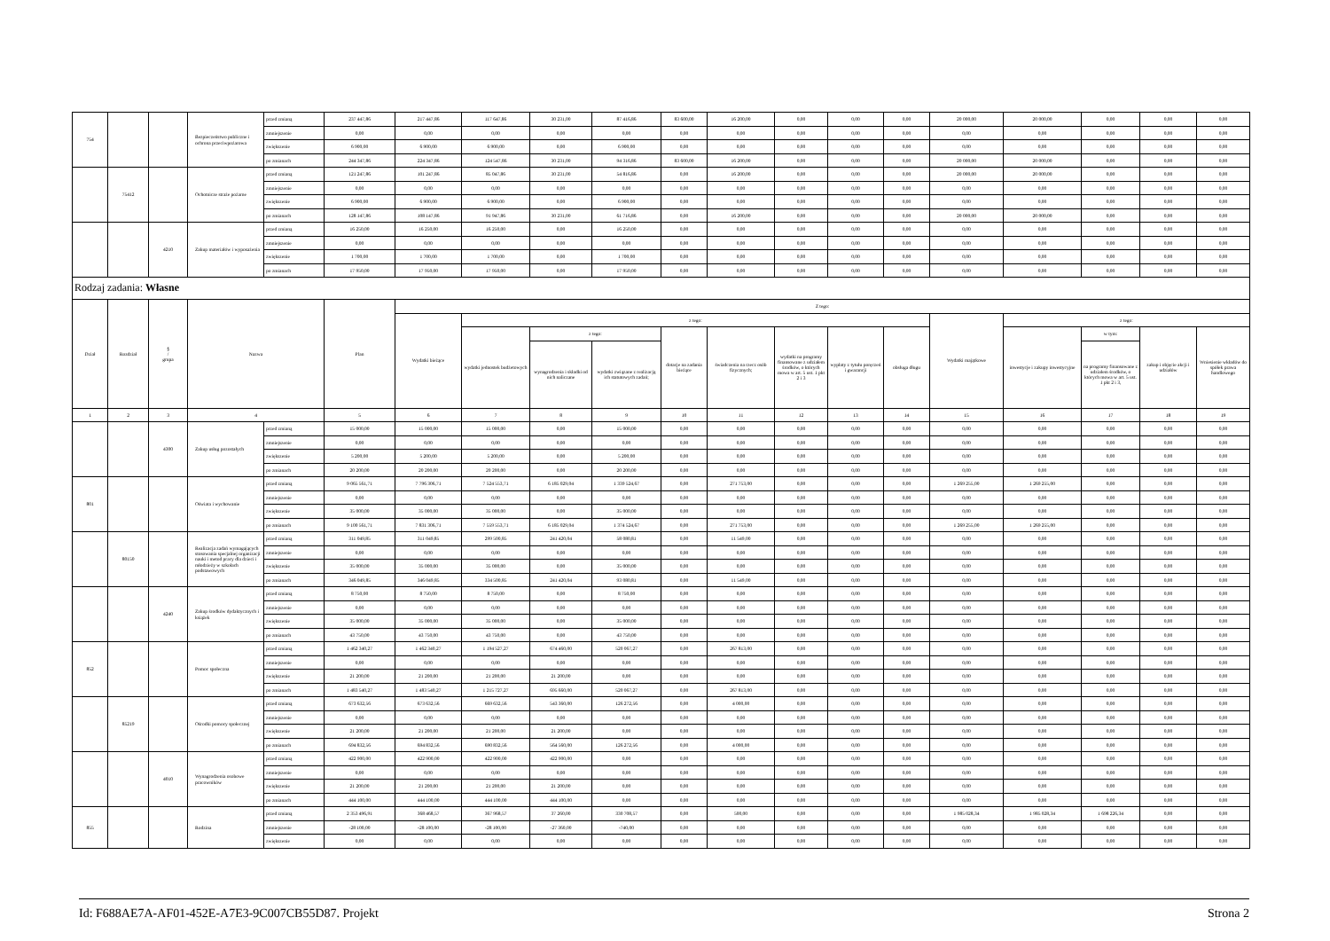| 754 | | | Bezpieczeństwo publiczne i ochrona przeciwpożarowa | przed zmianą | 237 447,86 | 217 447,86 | 117 647,86 | 30 231,00 | 87 416,86 | 83 600,00 | 16 200,00 | 0,00 | 0,00 | 0,00 | 20 000,00 | 20 000,00 | 0,00 | 0,00 | 0,00 |
| | | | | zmniejszenie | 0,00 | 0,00 | 0,00 | 0,00 | 0,00 | 0,00 | 0,00 | 0,00 | 0,00 | 0,00 | 0,00 | 0,00 | 0,00 | 0,00 | 0,00 |
| | | | | zwiększenie | 6 900,00 | 6 900,00 | 6 900,00 | 0,00 | 6 900,00 | 0,00 | 0,00 | 0,00 | 0,00 | 0,00 | 0,00 | 0,00 | 0,00 | 0,00 | 0,00 |
| | | | | po zmianach | 244 347,86 | 224 347,86 | 124 547,86 | 30 231,00 | 94 316,86 | 83 600,00 | 16 200,00 | 0,00 | 0,00 | 0,00 | 20 000,00 | 20 000,00 | 0,00 | 0,00 | 0,00 |
| | 75412 | | Ochotnicze straże pożarne | przed zmianą | 121 247,86 | 101 247,86 | 85 047,86 | 30 231,00 | 54 816,86 | 0,00 | 16 200,00 | 0,00 | 0,00 | 0,00 | 20 000,00 | 20 000,00 | 0,00 | 0,00 | 0,00 |
| | | | | zmniejszenie | 0,00 | 0,00 | 0,00 | 0,00 | 0,00 | 0,00 | 0,00 | 0,00 | 0,00 | 0,00 | 0,00 | 0,00 | 0,00 | 0,00 | 0,00 |
| | | | | zwiększenie | 6 900,00 | 6 900,00 | 6 900,00 | 0,00 | 6 900,00 | 0,00 | 0,00 | 0,00 | 0,00 | 0,00 | 0,00 | 0,00 | 0,00 | 0,00 | 0,00 |
| | | | | po zmianach | 128 147,86 | 108 147,86 | 91 947,86 | 30 231,00 | 61 716,86 | 0,00 | 16 200,00 | 0,00 | 0,00 | 0,00 | 20 000,00 | 20 000,00 | 0,00 | 0,00 | 0,00 |
| | | 4210 | Zakup materiałów i wyposażenia | przed zmianą | 16 250,00 | 16 250,00 | 16 250,00 | 0,00 | 16 250,00 | 0,00 | 0,00 | 0,00 | 0,00 | 0,00 | 0,00 | 0,00 | 0,00 | 0,00 | 0,00 |
| | | | | zmniejszenie | 0,00 | 0,00 | 0,00 | 0,00 | 0,00 | 0,00 | 0,00 | 0,00 | 0,00 | 0,00 | 0,00 | 0,00 | 0,00 | 0,00 | 0,00 |
| | | | | zwiększenie | 1 700,00 | 1 700,00 | 1 700,00 | 0,00 | 1 700,00 | 0,00 | 0,00 | 0,00 | 0,00 | 0,00 | 0,00 | 0,00 | 0,00 | 0,00 | 0,00 |
| | | | | po zmianach | 17 950,00 | 17 950,00 | 17 950,00 | 0,00 | 17 950,00 | 0,00 | 0,00 | 0,00 | 0,00 | 0,00 | 0,00 | 0,00 | 0,00 | 0,00 | 0,00 |
| Rodzaj zadania: Własne | | | | | | | | | | | | | | | | | | | |
| Dział | Rozdział | § / grupa | Nazwa | | Plan | Z tego: | | | | | | | | | | | | | |
| | | | | | | Wydatki bieżące | z tego: | | | | | | | | Wydatki majątkowe | z tego: | | | |
| | | | | | | | wydatki jednostek budżetowych | z tego: | | dotacje na zadania bieżące | świadczenia na rzecz osób fizycznych; | wydatki na programy finansowane z udziałem środków, o których mowa w art. 5 ust. 1 pkt 2 i 3 | wypłaty z tytułu poręczeń i gwarancji | obsługa długu | | inwestycje i zakupy inwestycyjne | w tym: | zakup i objęcie akcji i udziałów | Wniesienie wkładów do spółek prawa handlowego |
| | | | | | | | | wynagrodzenia i składki od nich naliczane | wydatki związane z realizacją ich statutowych zadań; | | | | | | | | na programy finansowane z udziałem środków, o których mowa w art. 5 ust. 1 pkt 2 i 3, | | |
| 1 | 2 | 3 | 4 | | 5 | 6 | 7 | 8 | 9 | 10 | 11 | 12 | 13 | 14 | 15 | 16 | 17 | 18 | 19 |
| | | 4300 | Zakup usług pozostałych | przed zmianą | 15 000,00 | 15 000,00 | 15 000,00 | 0,00 | 15 000,00 | 0,00 | 0,00 | 0,00 | 0,00 | 0,00 | 0,00 | 0,00 | 0,00 | 0,00 | 0,00 |
| | | | | zmniejszenie | 0,00 | 0,00 | 0,00 | 0,00 | 0,00 | 0,00 | 0,00 | 0,00 | 0,00 | 0,00 | 0,00 | 0,00 | 0,00 | 0,00 | 0,00 |
| | | | | zwiększenie | 5 200,00 | 5 200,00 | 5 200,00 | 0,00 | 5 200,00 | 0,00 | 0,00 | 0,00 | 0,00 | 0,00 | 0,00 | 0,00 | 0,00 | 0,00 | 0,00 |
| | | | | po zmianach | 20 200,00 | 20 200,00 | 20 200,00 | 0,00 | 20 200,00 | 0,00 | 0,00 | 0,00 | 0,00 | 0,00 | 0,00 | 0,00 | 0,00 | 0,00 | 0,00 |
| 801 | | | Oświata i wychowanie | przed zmianą | 9 065 561,71 | 7 796 306,71 | 7 524 553,71 | 6 185 029,04 | 1 339 524,67 | 0,00 | 271 753,00 | 0,00 | 0,00 | 0,00 | 1 269 255,00 | 1 269 255,00 | 0,00 | 0,00 | 0,00 |
| | | | | zmniejszenie | 0,00 | 0,00 | 0,00 | 0,00 | 0,00 | 0,00 | 0,00 | 0,00 | 0,00 | 0,00 | 0,00 | 0,00 | 0,00 | 0,00 | 0,00 |
| | | | | zwiększenie | 35 000,00 | 35 000,00 | 35 000,00 | 0,00 | 35 000,00 | 0,00 | 0,00 | 0,00 | 0,00 | 0,00 | 0,00 | 0,00 | 0,00 | 0,00 | 0,00 |
| | | | | po zmianach | 9 100 561,71 | 7 831 306,71 | 7 559 553,71 | 6 185 029,04 | 1 374 524,67 | 0,00 | 271 753,00 | 0,00 | 0,00 | 0,00 | 1 269 255,00 | 1 269 255,00 | 0,00 | 0,00 | 0,00 |
| | 80150 | | Realizacja zadań wymagających stosowania specjalnej organizacji nauki i metod pracy dla dzieci i młodzieży w szkołach podstawowych | przed zmianą | 311 049,85 | 311 049,85 | 299 500,85 | 241 420,04 | 58 080,81 | 0,00 | 11 549,00 | 0,00 | 0,00 | 0,00 | 0,00 | 0,00 | 0,00 | 0,00 | 0,00 |
| | | | | zmniejszenie | 0,00 | 0,00 | 0,00 | 0,00 | 0,00 | 0,00 | 0,00 | 0,00 | 0,00 | 0,00 | 0,00 | 0,00 | 0,00 | 0,00 | 0,00 |
| | | | | zwiększenie | 35 000,00 | 35 000,00 | 35 000,00 | 0,00 | 35 000,00 | 0,00 | 0,00 | 0,00 | 0,00 | 0,00 | 0,00 | 0,00 | 0,00 | 0,00 | 0,00 |
| | | | | po zmianach | 346 049,85 | 346 049,85 | 334 500,85 | 241 420,04 | 93 080,81 | 0,00 | 11 549,00 | 0,00 | 0,00 | 0,00 | 0,00 | 0,00 | 0,00 | 0,00 | 0,00 |
| | | 4240 | Zakup środków dydaktycznych i książek | przed zmianą | 8 750,00 | 8 750,00 | 8 750,00 | 0,00 | 8 750,00 | 0,00 | 0,00 | 0,00 | 0,00 | 0,00 | 0,00 | 0,00 | 0,00 | 0,00 | 0,00 |
| | | | | zmniejszenie | 0,00 | 0,00 | 0,00 | 0,00 | 0,00 | 0,00 | 0,00 | 0,00 | 0,00 | 0,00 | 0,00 | 0,00 | 0,00 | 0,00 | 0,00 |
| | | | | zwiększenie | 35 000,00 | 35 000,00 | 35 000,00 | 0,00 | 35 000,00 | 0,00 | 0,00 | 0,00 | 0,00 | 0,00 | 0,00 | 0,00 | 0,00 | 0,00 | 0,00 |
| | | | | po zmianach | 43 750,00 | 43 750,00 | 43 750,00 | 0,00 | 43 750,00 | 0,00 | 0,00 | 0,00 | 0,00 | 0,00 | 0,00 | 0,00 | 0,00 | 0,00 | 0,00 |
| 852 | | | Pomoc społeczna | przed zmianą | 1 462 340,27 | 1 462 340,27 | 1 194 527,27 | 674 460,00 | 520 067,27 | 0,00 | 267 813,00 | 0,00 | 0,00 | 0,00 | 0,00 | 0,00 | 0,00 | 0,00 | 0,00 |
| | | | | zmniejszenie | 0,00 | 0,00 | 0,00 | 0,00 | 0,00 | 0,00 | 0,00 | 0,00 | 0,00 | 0,00 | 0,00 | 0,00 | 0,00 | 0,00 | 0,00 |
| | | | | zwiększenie | 21 200,00 | 21 200,00 | 21 200,00 | 21 200,00 | 0,00 | 0,00 | 0,00 | 0,00 | 0,00 | 0,00 | 0,00 | 0,00 | 0,00 | 0,00 | 0,00 |
| | | | | po zmianach | 1 483 540,27 | 1 483 540,27 | 1 215 727,27 | 695 660,00 | 520 067,27 | 0,00 | 267 813,00 | 0,00 | 0,00 | 0,00 | 0,00 | 0,00 | 0,00 | 0,00 | 0,00 |
| | 85219 | | Ośrodki pomocy społecznej | przed zmianą | 673 632,56 | 673 632,56 | 669 632,56 | 543 360,00 | 126 272,56 | 0,00 | 4 000,00 | 0,00 | 0,00 | 0,00 | 0,00 | 0,00 | 0,00 | 0,00 | 0,00 |
| | | | | zmniejszenie | 0,00 | 0,00 | 0,00 | 0,00 | 0,00 | 0,00 | 0,00 | 0,00 | 0,00 | 0,00 | 0,00 | 0,00 | 0,00 | 0,00 | 0,00 |
| | | | | zwiększenie | 21 200,00 | 21 200,00 | 21 200,00 | 21 200,00 | 0,00 | 0,00 | 0,00 | 0,00 | 0,00 | 0,00 | 0,00 | 0,00 | 0,00 | 0,00 | 0,00 |
| | | | | po zmianach | 694 832,56 | 694 832,56 | 690 832,56 | 564 560,00 | 126 272,56 | 0,00 | 4 000,00 | 0,00 | 0,00 | 0,00 | 0,00 | 0,00 | 0,00 | 0,00 | 0,00 |
| | | 4010 | Wynagrodzenia osobowe pracowników | przed zmianą | 422 900,00 | 422 900,00 | 422 900,00 | 422 900,00 | 0,00 | 0,00 | 0,00 | 0,00 | 0,00 | 0,00 | 0,00 | 0,00 | 0,00 | 0,00 | 0,00 |
| | | | | zmniejszenie | 0,00 | 0,00 | 0,00 | 0,00 | 0,00 | 0,00 | 0,00 | 0,00 | 0,00 | 0,00 | 0,00 | 0,00 | 0,00 | 0,00 | 0,00 |
| | | | | zwiększenie | 21 200,00 | 21 200,00 | 21 200,00 | 21 200,00 | 0,00 | 0,00 | 0,00 | 0,00 | 0,00 | 0,00 | 0,00 | 0,00 | 0,00 | 0,00 | 0,00 |
| | | | | po zmianach | 444 100,00 | 444 100,00 | 444 100,00 | 444 100,00 | 0,00 | 0,00 | 0,00 | 0,00 | 0,00 | 0,00 | 0,00 | 0,00 | 0,00 | 0,00 | 0,00 |
| 855 | | | Rodzina | przed zmianą | 2 353 496,91 | 368 468,57 | 367 968,57 | 37 260,00 | 330 708,57 | 0,00 | 500,00 | 0,00 | 0,00 | 0,00 | 1 985 028,34 | 1 985 028,34 | 1 698 226,34 | 0,00 | 0,00 |
| | | | | zmniejszenie | -28 100,00 | -28 100,00 | -28 100,00 | -27 360,00 | -740,00 | 0,00 | 0,00 | 0,00 | 0,00 | 0,00 | 0,00 | 0,00 | 0,00 | 0,00 | 0,00 |
| | | | | zwiększenie | 0,00 | 0,00 | 0,00 | 0,00 | 0,00 | 0,00 | 0,00 | 0,00 | 0,00 | 0,00 | 0,00 | 0,00 | 0,00 | 0,00 | 0,00 |
Id: F688AE7A-AF01-452E-A7E3-9C007CB55D87. Projekt Strona 2